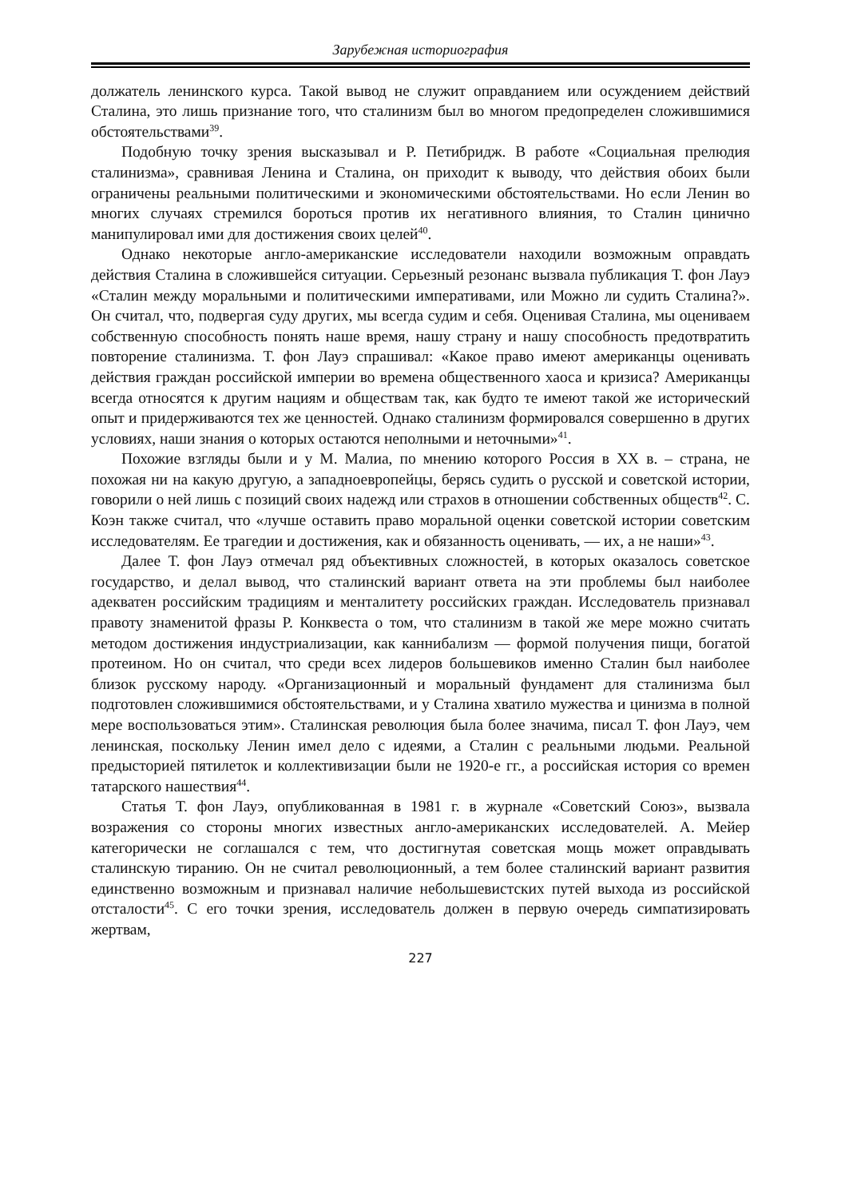Зарубежная историография
должатель ленинского курса. Такой вывод не служит оправданием или осуждением действий Сталина, это лишь признание того, что сталинизм был во многом предопределен сложившимися обстоятельствами<sup>39</sup>.
Подобную точку зрения высказывал и Р. Петибридж. В работе «Социальная прелюдия сталинизма», сравнивая Ленина и Сталина, он приходит к выводу, что действия обоих были ограничены реальными политическими и экономическими обстоятельствами. Но если Ленин во многих случаях стремился бороться против их негативного влияния, то Сталин цинично манипулировал ими для достижения своих целей<sup>40</sup>.
Однако некоторые англо-американские исследователи находили возможным оправдать действия Сталина в сложившейся ситуации. Серьезный резонанс вызвала публикация Т. фон Лауэ «Сталин между моральными и политическими императивами, или Можно ли судить Сталина?». Он считал, что, подвергая суду других, мы всегда судим и себя. Оценивая Сталина, мы оцениваем собственную способность понять наше время, нашу страну и нашу способность предотвратить повторение сталинизма. Т. фон Лауэ спрашивал: «Какое право имеют американцы оценивать действия граждан российской империи во времена общественного хаоса и кризиса? Американцы всегда относятся к другим нациям и обществам так, как будто те имеют такой же исторический опыт и придерживаются тех же ценностей. Однако сталинизм формировался совершенно в других условиях, наши знания о которых остаются неполными и неточными»<sup>41</sup>.
Похожие взгляды были и у М. Малиа, по мнению которого Россия в XX в. – страна, не похожая ни на какую другую, а западноевропейцы, берясь судить о русской и советской истории, говорили о ней лишь с позиций своих надежд или страхов в отношении собственных обществ<sup>42</sup>. С. Коэн также считал, что «лучше оставить право моральной оценки советской истории советским исследователям. Ее трагедии и достижения, как и обязанность оценивать, — их, а не наши»<sup>43</sup>.
Далее Т. фон Лауэ отмечал ряд объективных сложностей, в которых оказалось советское государство, и делал вывод, что сталинский вариант ответа на эти проблемы был наиболее адекватен российским традициям и менталитету российских граждан. Исследователь признавал правоту знаменитой фразы Р. Конквеста о том, что сталинизм в такой же мере можно считать методом достижения индустриализации, как каннибализм — формой получения пищи, богатой протеином. Но он считал, что среди всех лидеров большевиков именно Сталин был наиболее близок русскому народу. «Организационный и моральный фундамент для сталинизма был подготовлен сложившимися обстоятельствами, и у Сталина хватило мужества и цинизма в полной мере воспользоваться этим». Сталинская революция была более значима, писал Т. фон Лауэ, чем ленинская, поскольку Ленин имел дело с идеями, а Сталин с реальными людьми. Реальной предысторией пятилеток и коллективизации были не 1920-е гг., а российская история со времен татарского нашествия<sup>44</sup>.
Статья Т. фон Лауэ, опубликованная в 1981 г. в журнале «Советский Союз», вызвала возражения со стороны многих известных англо-американских исследователей. А. Мейер категорически не соглашался с тем, что достигнутая советская мощь может оправдывать сталинскую тиранию. Он не считал революционный, а тем более сталинский вариант развития единственно возможным и признавал наличие небольшевистских путей выхода из российской отсталости<sup>45</sup>. С его точки зрения, исследователь должен в первую очередь симпатизировать жертвам,
227